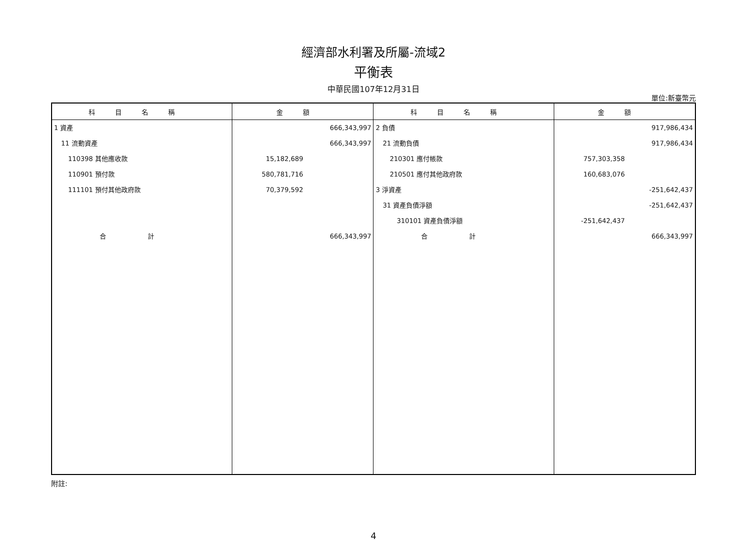經濟部水利署及所屬-流域2
平衡表
中華民國107年12月31日
單位:新臺幣元
| 科目名稱 | 金額 | 科目名稱 | 金額 |
| --- | --- | --- | --- |
| 1 資產 11 流動資產 110398 其他應收款 110901 預付款 111101 預付其他政府款 合 計 | 666,343,997 666,343,997 15,182,689 580,781,716 70,379,592 666,343,997 | 2 負債 21 流動負債 210301 應付帳款 210501 應付其他政府款 3 淨資產 31 資產負債淨額 310101 資產負債淨額 合 計 | 917,986,434 917,986,434 757,303,358 160,683,076 -251,642,437 -251,642,437 -251,642,437 666,343,997 |
附註:
4